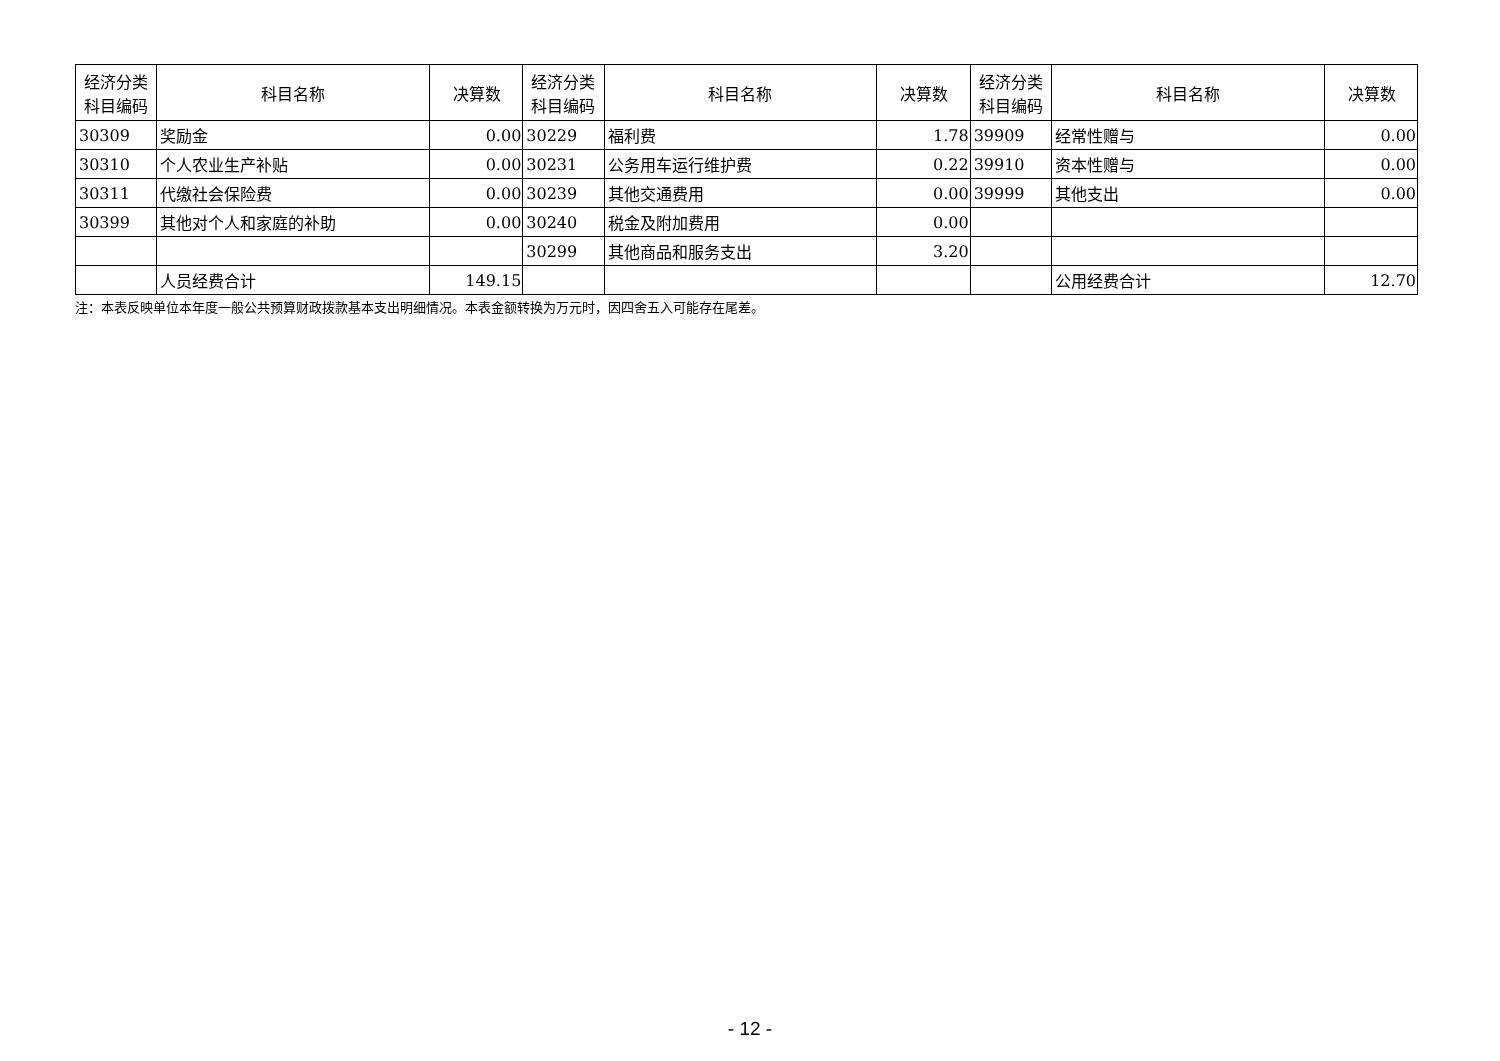| 经济分类科目编码 | 科目名称 | 决算数 | 经济分类科目编码 | 科目名称 | 决算数 | 经济分类科目编码 | 科目名称 | 决算数 |
| --- | --- | --- | --- | --- | --- | --- | --- | --- |
| 30309 | 奖励金 | 0.00 | 30229 | 福利费 | 1.78 | 39909 | 经常性赠与 | 0.00 |
| 30310 | 个人农业生产补贴 | 0.00 | 30231 | 公务用车运行维护费 | 0.22 | 39910 | 资本性赠与 | 0.00 |
| 30311 | 代缴社会保险费 | 0.00 | 30239 | 其他交通费用 | 0.00 | 39999 | 其他支出 | 0.00 |
| 30399 | 其他对个人和家庭的补助 | 0.00 | 30240 | 税金及附加费用 | 0.00 | | | |
| | | | 30299 | 其他商品和服务支出 | 3.20 | | | |
| | 人员经费合计 | 149.15 | | | | | 公用经费合计 | 12.70 |
注：本表反映单位本年度一般公共预算财政拨款基本支出明细情况。本表金额转换为万元时，因四舍五入可能存在尾差。
- 12 -